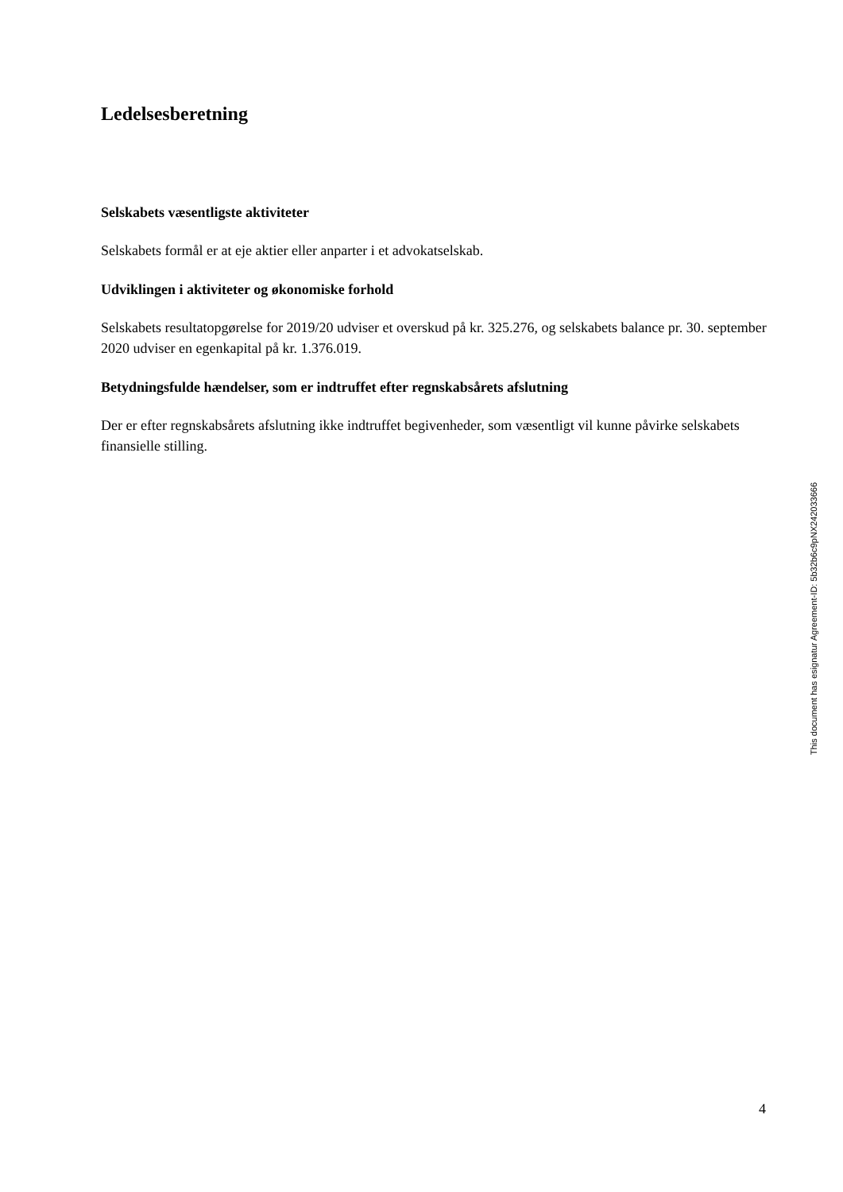Ledelsesberetning
Selskabets væsentligste aktiviteter
Selskabets formål er at eje aktier eller anparter i et advokatselskab.
Udviklingen i aktiviteter og økonomiske forhold
Selskabets resultatopgørelse for 2019/20 udviser et overskud på kr. 325.276, og selskabets balance pr. 30. september 2020 udviser en egenkapital på kr. 1.376.019.
Betydningsfulde hændelser, som er indtruffet efter regnskabsårets afslutning
Der er efter regnskabsårets afslutning ikke indtruffet begivenheder, som væsentligt vil kunne påvirke selskabets finansielle stilling.
This document has esignatur Agreement-ID: 5b32b6c9pNX242033666
4